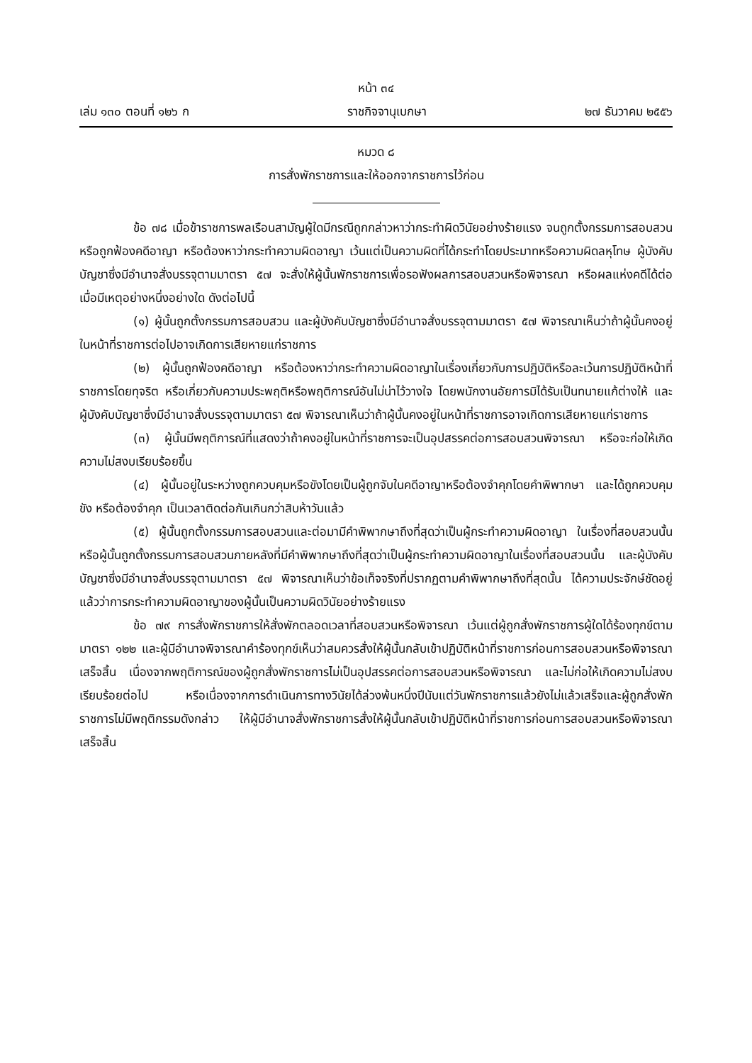หน้า ๓๔
เล่ม ๑๓๐ ตอนที่ ๑๒๖ ก ราชกิจจานุเบกษา ๒๗ ธันวาคม ๒๕๕๖
หมวด ๘
การสั่งพักราชการและให้ออกจากราชการไว้ก่อน
ข้อ ๗๘ เมื่อข้าราชการพลเรือนสามัญผู้ใดมีกรณีถูกกล่าวหาว่ากระทำผิดวินัยอย่างร้ายแรง จนถูกตั้งกรรมการสอบสวน หรือถูกฟ้องคดีอาญา หรือต้องหาว่ากระทำความผิดอาญา เว้นแต่เป็นความผิดที่ได้กระทำโดยประมาทหรือความผิดลหุโทษ ผู้บังคับบัญชาซึ่งมีอำนาจสั่งบรรจุตามมาตรา ๕๗ จะสั่งให้ผู้นั้นพักราชการเพื่อรอฟังผลการสอบสวนหรือพิจารณา หรือผลแห่งคดีได้ต่อเมื่อมีเหตุอย่างหนึ่งอย่างใด ดังต่อไปนี้
(๑) ผู้นั้นถูกตั้งกรรมการสอบสวน และผู้บังคับบัญชาซึ่งมีอำนาจสั่งบรรจุตามมาตรา ๕๗ พิจารณาเห็นว่าถ้าผู้นั้นคงอยู่ในหน้าที่ราชการต่อไปอาจเกิดการเสียหายแก่ราชการ
(๒) ผู้นั้นถูกฟ้องคดีอาญา หรือต้องหาว่ากระทำความผิดอาญาในเรื่องเกี่ยวกับการปฏิบัติหรือละเว้นการปฏิบัติหน้าที่ราชการโดยทุจริต หรือเกี่ยวกับความประพฤติหรือพฤติการณ์อันไม่น่าไว้วางใจ โดยพนักงานอัยการมิได้รับเป็นทนายแก้ต่างให้ และผู้บังคับบัญชาซึ่งมีอำนาจสั่งบรรจุตามมาตรา ๕๗ พิจารณาเห็นว่าถ้าผู้นั้นคงอยู่ในหน้าที่ราชการอาจเกิดการเสียหายแก่ราชการ
(๓) ผู้นั้นมีพฤติการณ์ที่แสดงว่าถ้าคงอยู่ในหน้าที่ราชการจะเป็นอุปสรรคต่อการสอบสวนพิจารณา หรือจะก่อให้เกิดความไม่สงบเรียบร้อยขึ้น
(๔) ผู้นั้นอยู่ในระหว่างถูกควบคุมหรือขังโดยเป็นผู้ถูกจับในคดีอาญาหรือต้องจำคุกโดยคำพิพากษา และได้ถูกควบคุม ขัง หรือต้องจำคุก เป็นเวลาติดต่อกันเกินกว่าสิบห้าวันแล้ว
(๕) ผู้นั้นถูกตั้งกรรมการสอบสวนและต่อมามีคำพิพากษาถึงที่สุดว่าเป็นผู้กระทำความผิดอาญา ในเรื่องที่สอบสวนนั้น หรือผู้นั้นถูกตั้งกรรมการสอบสวนภายหลังที่มีคำพิพากษาถึงที่สุดว่าเป็นผู้กระทำความผิดอาญาในเรื่องที่สอบสวนนั้น และผู้บังคับบัญชาซึ่งมีอำนาจสั่งบรรจุตามมาตรา ๕๗ พิจารณาเห็นว่าข้อเท็จจริงที่ปรากฏตามคำพิพากษาถึงที่สุดนั้น ได้ความประจักษ์ชัดอยู่แล้วว่าการกระทำความผิดอาญาของผู้นั้นเป็นความผิดวินัยอย่างร้ายแรง
ข้อ ๗๙ การสั่งพักราชการให้สั่งพักตลอดเวลาที่สอบสวนหรือพิจารณา เว้นแต่ผู้ถูกสั่งพักราชการผู้ใดได้ร้องทุกข์ตามมาตรา ๑๒๒ และผู้มีอำนาจพิจารณาคำร้องทุกข์เห็นว่าสมควรสั่งให้ผู้นั้นกลับเข้าปฏิบัติหน้าที่ราชการก่อนการสอบสวนหรือพิจารณาเสร็จสิ้น เนื่องจากพฤติการณ์ของผู้ถูกสั่งพักราชการไม่เป็นอุปสรรคต่อการสอบสวนหรือพิจารณา และไม่ก่อให้เกิดความไม่สงบเรียบร้อยต่อไป หรือเนื่องจากการดำเนินการทางวินัยได้ล่วงพ้นหนึ่งปีนับแต่วันพักราชการแล้วยังไม่แล้วเสร็จและผู้ถูกสั่งพักราชการไม่มีพฤติกรรมดังกล่าว ให้ผู้มีอำนาจสั่งพักราชการสั่งให้ผู้นั้นกลับเข้าปฏิบัติหน้าที่ราชการก่อนการสอบสวนหรือพิจารณาเสร็จสิ้น